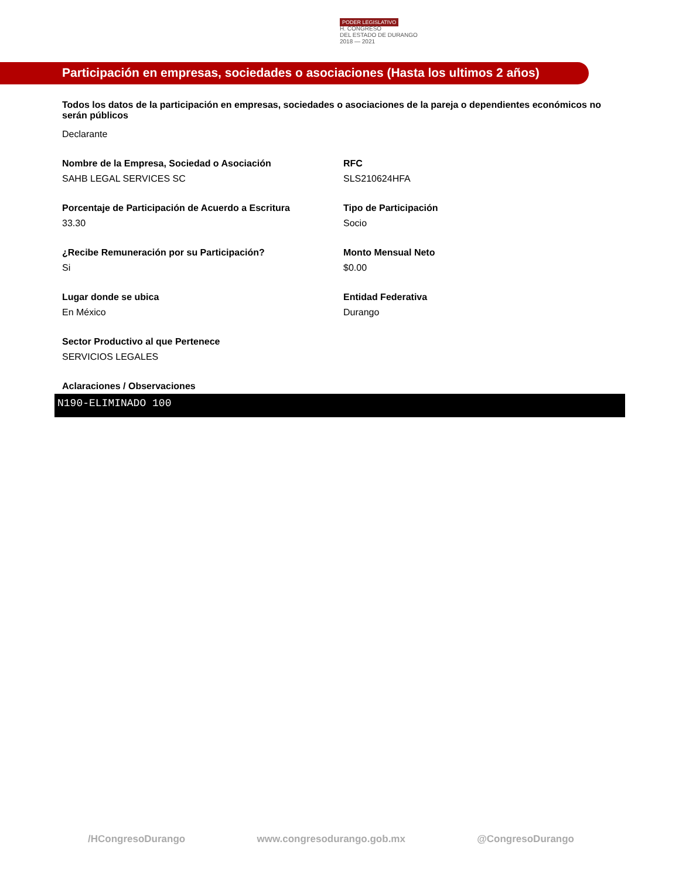PODER LEGISLATIVO
H. CONGRESO
DEL ESTADO DE DURANGO
2018 — 2021
Participación en empresas, sociedades o asociaciones (Hasta los ultimos 2 años)
Todos los datos de la participación en empresas, sociedades o asociaciones de la pareja o dependientes económicos no serán públicos
Declarante
Nombre de la Empresa, Sociedad o Asociación
SAHB LEGAL SERVICES SC
RFC
SLS210624HFA
Porcentaje de Participación de Acuerdo a Escritura
33.30
Tipo de Participación
Socio
¿Recibe Remuneración por su Participación?
Si
Monto Mensual Neto
$0.00
Lugar donde se ubica
En México
Entidad Federativa
Durango
Sector Productivo al que Pertenece
SERVICIOS LEGALES
Aclaraciones / Observaciones
N190-ELIMINADO 100
/HCongresoDurango www.congresodurango.gob.mx @CongresoDurango